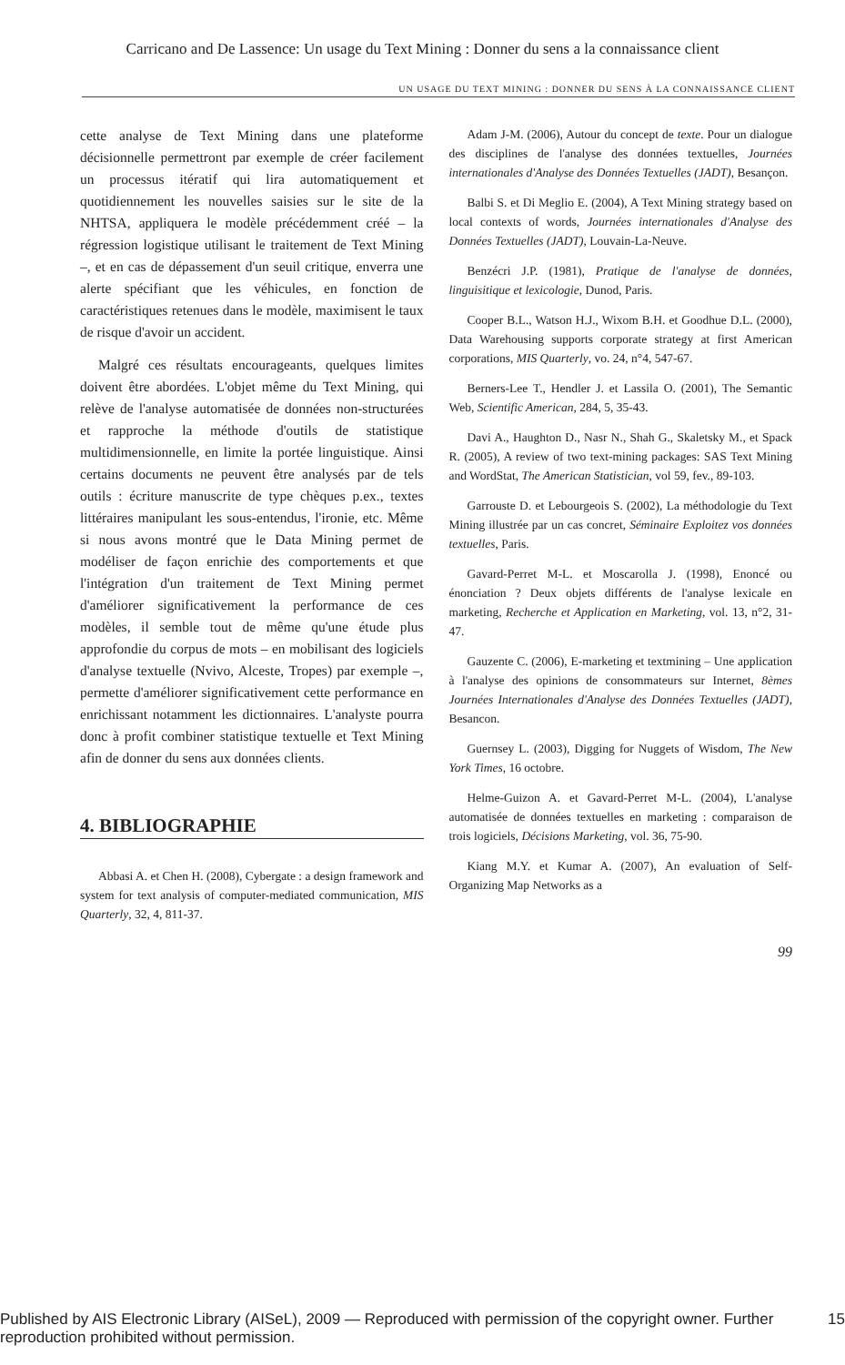Carricano and De Lassence: Un usage du Text Mining : Donner du sens a la connaissance client
UN USAGE DU TEXT MINING : DONNER DU SENS À LA CONNAISSANCE CLIENT
cette analyse de Text Mining dans une plateforme décisionnelle permettront par exemple de créer facilement un processus itératif qui lira automatiquement et quotidiennement les nouvelles saisies sur le site de la NHTSA, appliquera le modèle précédemment créé – la régression logistique utilisant le traitement de Text Mining –, et en cas de dépassement d'un seuil critique, enverra une alerte spécifiant que les véhicules, en fonction de caractéristiques retenues dans le modèle, maximisent le taux de risque d'avoir un accident.
Malgré ces résultats encourageants, quelques limites doivent être abordées. L'objet même du Text Mining, qui relève de l'analyse automatisée de données non-structurées et rapproche la méthode d'outils de statistique multidimensionnelle, en limite la portée linguistique. Ainsi certains documents ne peuvent être analysés par de tels outils : écriture manuscrite de type chèques p.ex., textes littéraires manipulant les sous-entendus, l'ironie, etc. Même si nous avons montré que le Data Mining permet de modéliser de façon enrichie des comportements et que l'intégration d'un traitement de Text Mining permet d'améliorer significativement la performance de ces modèles, il semble tout de même qu'une étude plus approfondie du corpus de mots – en mobilisant des logiciels d'analyse textuelle (Nvivo, Alceste, Tropes) par exemple –, permette d'améliorer significativement cette performance en enrichissant notamment les dictionnaires. L'analyste pourra donc à profit combiner statistique textuelle et Text Mining afin de donner du sens aux données clients.
4. BIBLIOGRAPHIE
Abbasi A. et Chen H. (2008), Cybergate : a design framework and system for text analysis of computer-mediated communication, MIS Quarterly, 32, 4, 811-37.
Adam J-M. (2006), Autour du concept de texte. Pour un dialogue des disciplines de l'analyse des données textuelles, Journées internationales d'Analyse des Données Textuelles (JADT), Besançon.
Balbi S. et Di Meglio E. (2004), A Text Mining strategy based on local contexts of words, Journées internationales d'Analyse des Données Textuelles (JADT), Louvain-La-Neuve.
Benzécri J.P. (1981), Pratique de l'analyse de données, linguisitique et lexicologie, Dunod, Paris.
Cooper B.L., Watson H.J., Wixom B.H. et Goodhue D.L. (2000), Data Warehousing supports corporate strategy at first American corporations, MIS Quarterly, vo. 24, n°4, 547-67.
Berners-Lee T., Hendler J. et Lassila O. (2001), The Semantic Web, Scientific American, 284, 5, 35-43.
Davi A., Haughton D., Nasr N., Shah G., Skaletsky M., et Spack R. (2005), A review of two text-mining packages: SAS Text Mining and WordStat, The American Statistician, vol 59, fev., 89-103.
Garrouste D. et Lebourgeois S. (2002), La méthodologie du Text Mining illustrée par un cas concret, Séminaire Exploitez vos données textuelles, Paris.
Gavard-Perret M-L. et Moscarolla J. (1998), Enoncé ou énonciation ? Deux objets différents de l'analyse lexicale en marketing, Recherche et Application en Marketing, vol. 13, n°2, 31-47.
Gauzente C. (2006), E-marketing et textmining – Une application à l'analyse des opinions de consommateurs sur Internet, 8èmes Journées Internationales d'Analyse des Données Textuelles (JADT), Besancon.
Guernsey L. (2003), Digging for Nuggets of Wisdom, The New York Times, 16 octobre.
Helme-Guizon A. et Gavard-Perret M-L. (2004), L'analyse automatisée de données textuelles en marketing : comparaison de trois logiciels, Décisions Marketing, vol. 36, 75-90.
Kiang M.Y. et Kumar A. (2007), An evaluation of Self-Organizing Map Networks as a
99
Published by AIS Electronic Library (AISeL), 2009 — Reproduced with permission of the copyright owner. Further reproduction prohibited without permission. 15